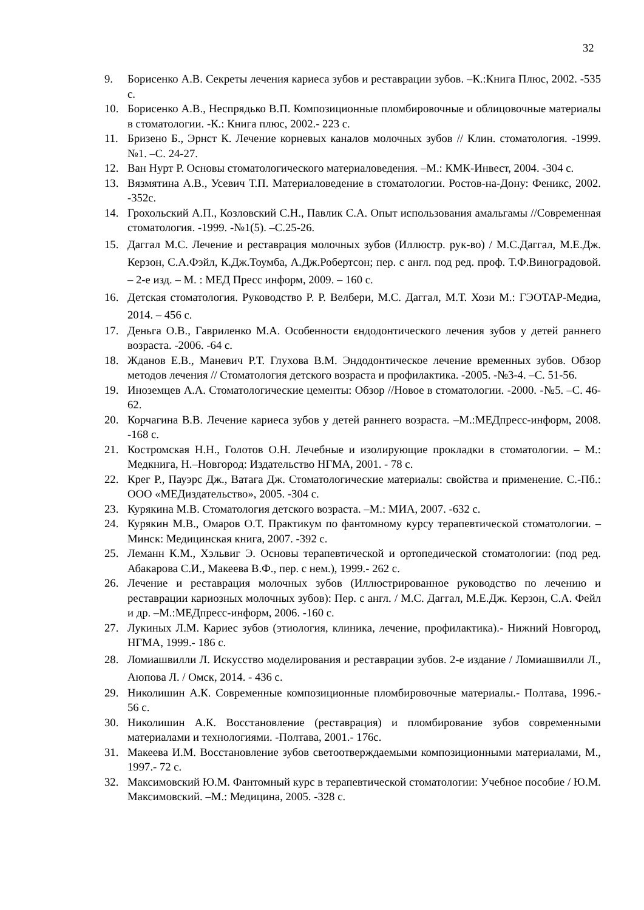32
9. Борисенко А.В. Секреты лечения кариеса зубов и реставрации зубов. –К.:Книга Плюс, 2002. -535 с.
10. Борисенко А.В., Неспрядько В.П. Композиционные пломбировочные и облицовочные материалы в стоматологии. -К.: Книга плюс, 2002.- 223 с.
11. Бризено Б., Эрнст К. Лечение корневых каналов молочных зубов // Клин. стоматология. -1999. №1. –С. 24-27.
12. Ван Нурт Р. Основы стоматологического материаловедения. –М.: КМК-Инвест, 2004. -304 с.
13. Вязмятина А.В., Усевич Т.П. Материаловедение в стоматологии. Ростов-на-Дону: Феникс, 2002. -352с.
14. Грохольский А.П., Козловский С.Н., Павлик С.А. Опыт использования амальгамы //Современная стоматология. -1999. -№1(5). –С.25-26.
15. Даггал М.С. Лечение и реставрация молочных зубов (Иллюстр. рук-во) / М.С.Даггал, М.Е.Дж. Керзон, С.А.Фэйл, К.Дж.Тоумба, А.Дж.Робертсон; пер. с англ. под ред. проф. Т.Ф.Виноградовой. – 2-е изд. – М. : МЕД Пресс информ, 2009. – 160 с.
16. Детская стоматология. Руководство Р. Р. Велбери, М.С. Даггал, М.Т. Хози М.: ГЭОТАР-Медиа, 2014. – 456 с.
17. Деньга О.В., Гавриленко М.А. Особенности єндодонтического лечения зубов у детей раннего возраста. -2006. -64 с.
18. Жданов Е.В., Маневич Р.Т. Глухова В.М. Эндодонтическое лечение временных зубов. Обзор методов лечения // Стоматология детского возраста и профилактика. -2005. -№3-4. –С. 51-56.
19. Иноземцев А.А. Стоматологические цементы: Обзор //Новое в стоматологии. -2000. -№5. –С. 46-62.
20. Корчагина В.В. Лечение кариеса зубов у детей раннего возраста. –М.:МЕДпресс-информ, 2008. -168 с.
21. Костромская Н.Н., Голотов О.Н. Лечебные и изолирующие прокладки в стоматологии. – М.: Медкнига, Н.–Новгород: Издательство НГМА, 2001. - 78 с.
22. Крег Р., Пауэрс Дж., Ватага Дж. Стоматологические материалы: свойства и применение. С.-Пб.: ООО «МЕДиздательство», 2005. -304 с.
23. Курякина М.В. Стоматология детского возраста. –М.: МИА, 2007. -632 с.
24. Курякин М.В., Омаров О.Т. Практикум по фантомному курсу терапевтической стоматологии. –Минск: Медицинская книга, 2007. -392 с.
25. Леманн К.М., Хэльвиг Э. Основы терапевтической и ортопедической стоматологии: (под ред. Абакарова С.И., Макеева В.Ф., пер. с нем.), 1999.- 262 с.
26. Лечение и реставрация молочных зубов (Иллюстрированное руководство по лечению и реставрации кариозных молочных зубов): Пер. с англ. / М.С. Даггал, М.Е.Дж. Керзон, С.А. Фейл и др. –М.:МЕДпресс-информ, 2006. -160 с.
27. Лукиных Л.М. Кариес зубов (этиология, клиника, лечение, профилактика).- Нижний Новгород, НГМА, 1999.- 186 с.
28. Ломиашвилли Л. Искусство моделирования и реставрации зубов. 2-е издание / Ломиашвилли Л., Аюпова Л. / Омск, 2014. - 436 с.
29. Николишин А.К. Современные композиционные пломбировочные материалы.- Полтава, 1996.- 56 с.
30. Николишин А.К. Восстановление (реставрация) и пломбирование зубов современными материалами и технологиями. -Полтава, 2001.- 176с.
31. Макеева И.М. Восстановление зубов светоотверждаемыми композиционными материалами, М., 1997.- 72 с.
32. Максимовский Ю.М. Фантомный курс в терапевтической стоматологии: Учебное пособие / Ю.М. Максимовский. –М.: Медицина, 2005. -328 с.